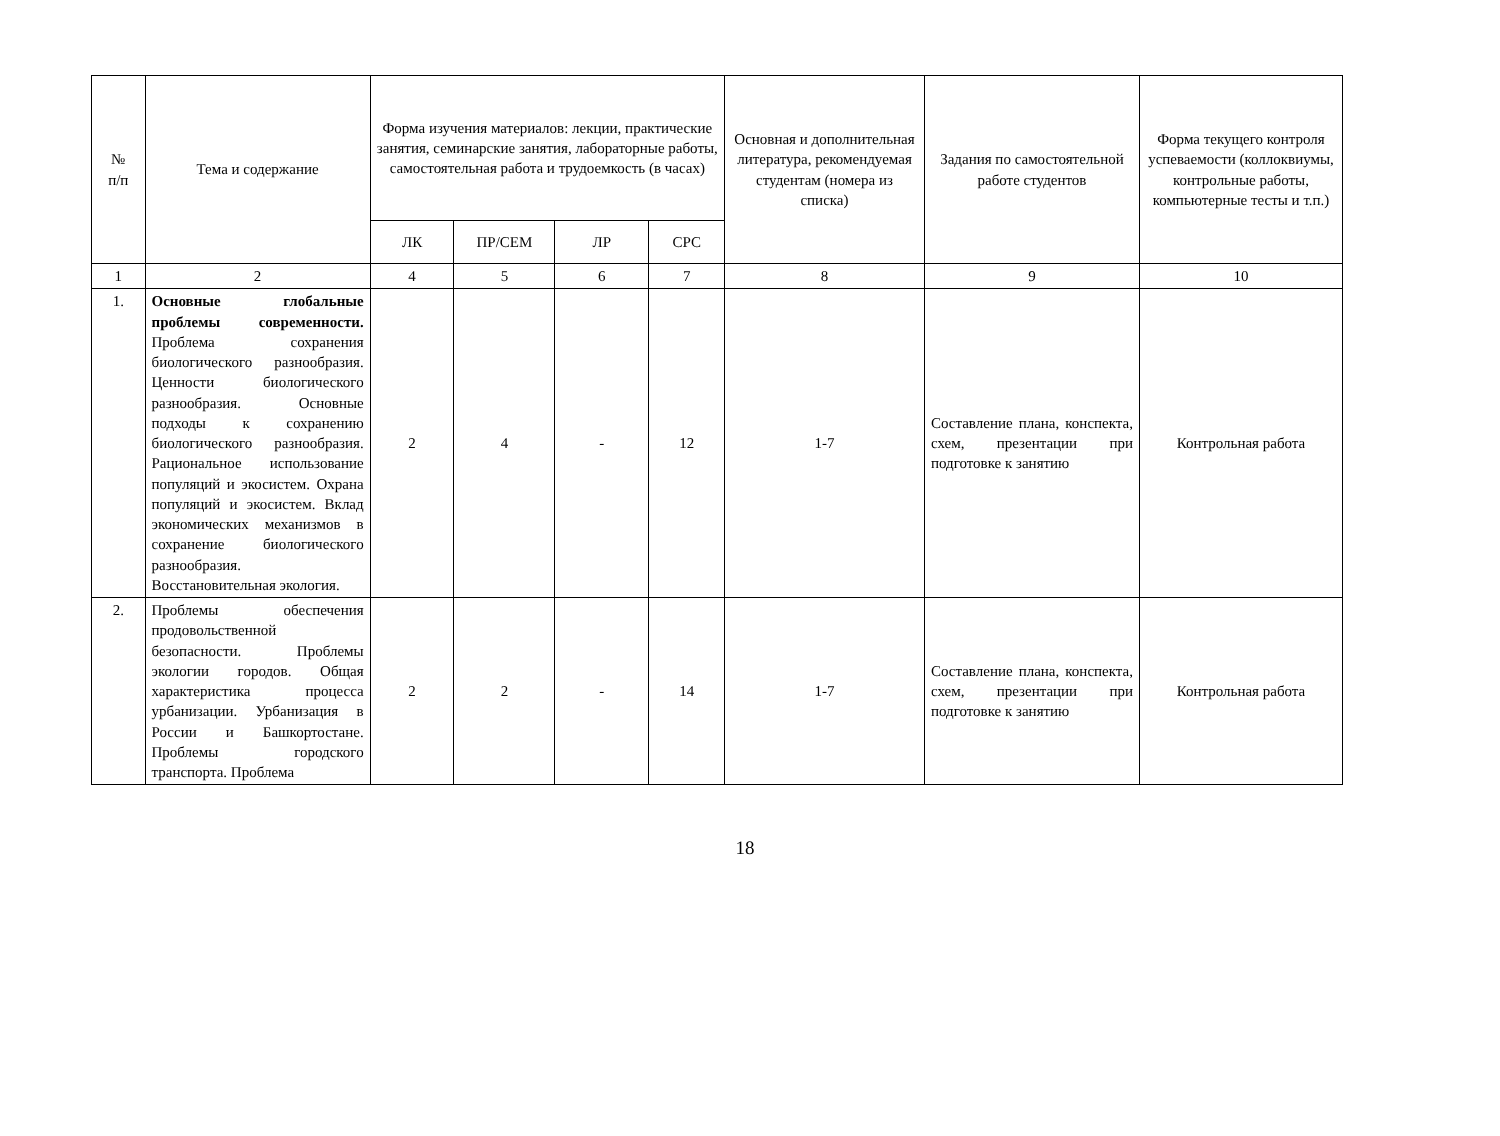| № п/п | Тема и содержание | Форма изучения материалов: лекции, практические занятия, семинарские занятия, лабораторные работы, самостоятельная работа и трудоемкость (в часах) | | | | Основная и дополнительная литература, рекомендуемая студентам (номера из списка) | Задания по самостоятельной работе студентов | Форма текущего контроля успеваемости (коллоквиумы, контрольные работы, компьютерные тесты и т.п.) |
| --- | --- | --- | --- | --- | --- | --- | --- | --- |
| | | ЛК | ПР/СЕМ | ЛР | СРС | | | |
| 1 | 2 | 4 | 5 | 6 | 7 | 8 | 9 | 10 |
| 1. | Основные глобальные проблемы современности. Проблема сохранения биологического разнообразия. Ценности биологического разнообразия. Основные подходы к сохранению биологического разнообразия. Рациональное использование популяций и экосистем. Охрана популяций и экосистем. Вклад экономических механизмов в сохранение биологического разнообразия. Восстановительная экология. | 2 | 4 | - | 12 | 1-7 | Составление плана, конспекта, схем, презентации при подготовке к занятию | Контрольная работа |
| 2. | Проблемы обеспечения продовольственной безопасности. Проблемы экологии городов. Общая характеристика процесса урбанизации. Урбанизация в России и Башкортостане. Проблемы городского транспорта. Проблема | 2 | 2 | - | 14 | 1-7 | Составление плана, конспекта, схем, презентации при подготовке к занятию | Контрольная работа |
18